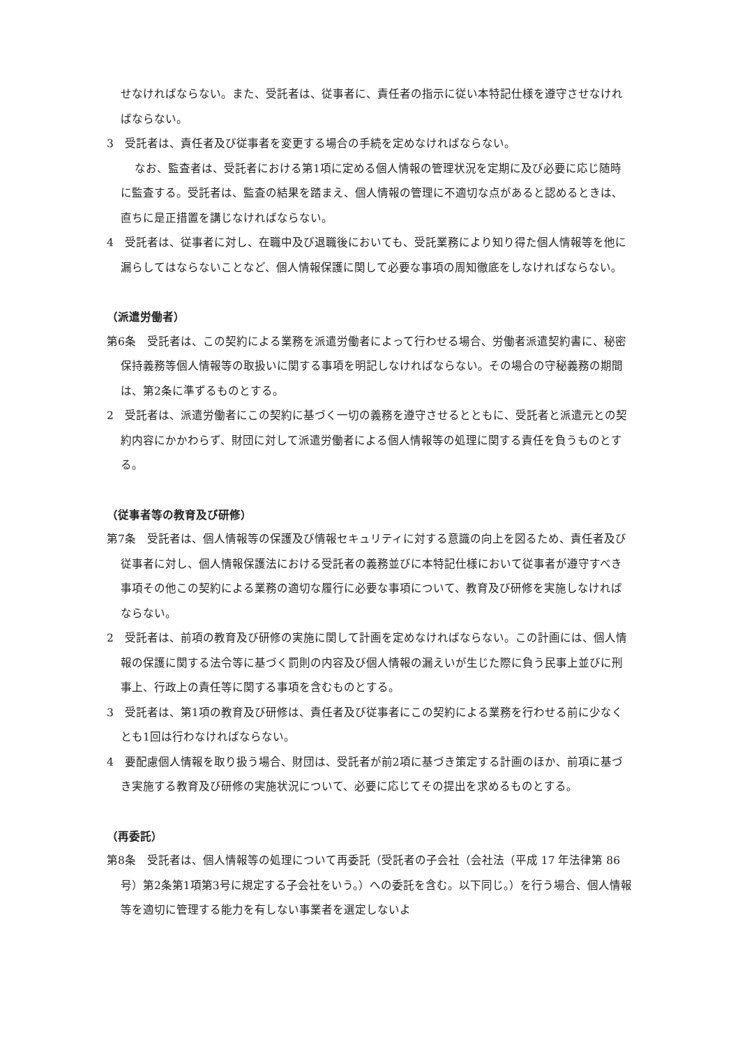せなければならない。また、受託者は、従事者に、責任者の指示に従い本特記仕様を遵守させなければならない。
3　受託者は、責任者及び従事者を変更する場合の手続を定めなければならない。
なお、監査者は、受託者における第1項に定める個人情報の管理状況を定期に及び必要に応じ随時に監査する。受託者は、監査の結果を踏まえ、個人情報の管理に不適切な点があると認めるときは、直ちに是正措置を講じなければならない。
4　受託者は、従事者に対し、在職中及び退職後においても、受託業務により知り得た個人情報等を他に漏らしてはならないことなど、個人情報保護に関して必要な事項の周知徹底をしなければならない。
（派遣労働者）
第6条　受託者は、この契約による業務を派遣労働者によって行わせる場合、労働者派遣契約書に、秘密保持義務等個人情報等の取扱いに関する事項を明記しなければならない。その場合の守秘義務の期間は、第2条に準ずるものとする。
2　受託者は、派遣労働者にこの契約に基づく一切の義務を遵守させるとともに、受託者と派遣元との契約内容にかかわらず、財団に対して派遣労働者による個人情報等の処理に関する責任を負うものとする。
（従事者等の教育及び研修）
第7条　受託者は、個人情報等の保護及び情報セキュリティに対する意識の向上を図るため、責任者及び従事者に対し、個人情報保護法における受託者の義務並びに本特記仕様において従事者が遵守すべき事項その他この契約による業務の適切な履行に必要な事項について、教育及び研修を実施しなければならない。
2　受託者は、前項の教育及び研修の実施に関して計画を定めなければならない。この計画には、個人情報の保護に関する法令等に基づく罰則の内容及び個人情報の漏えいが生じた際に負う民事上並びに刑事上、行政上の責任等に関する事項を含むものとする。
3　受託者は、第1項の教育及び研修は、責任者及び従事者にこの契約による業務を行わせる前に少なくとも1回は行わなければならない。
4　要配慮個人情報を取り扱う場合、財団は、受託者が前2項に基づき策定する計画のほか、前項に基づき実施する教育及び研修の実施状況について、必要に応じてその提出を求めるものとする。
（再委託）
第8条　受託者は、個人情報等の処理について再委託（受託者の子会社（会社法（平成 17 年法律第 86 号）第2条第1項第3号に規定する子会社をいう。）への委託を含む。以下同じ。）を行う場合、個人情報等を適切に管理する能力を有しない事業者を選定しないよ